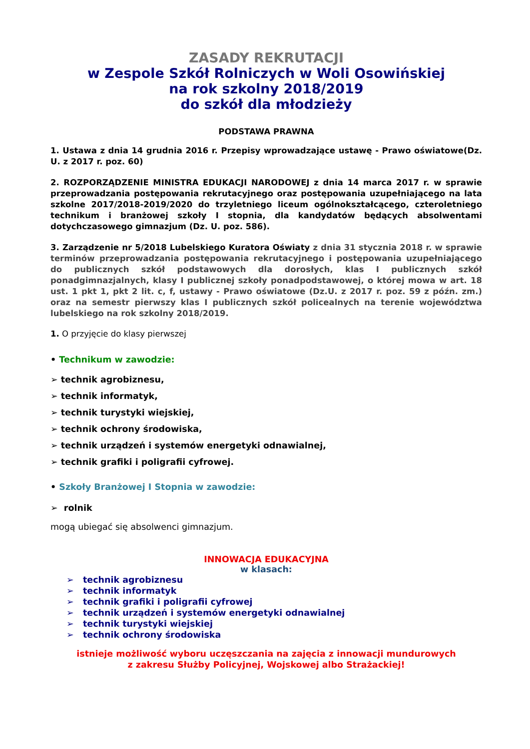ZASADY REKRUTACJI
w Zespole Szkół Rolniczych w Woli Osowińskiej
na rok szkolny 2018/2019
do szkół dla młodzieży
PODSTAWA PRAWNA
1. Ustawa z dnia 14 grudnia 2016 r. Przepisy wprowadzające ustawę - Prawo oświatowe(Dz. U. z 2017 r. poz. 60)
2. ROZPORZĄDZENIE MINISTRA EDUKACJI NARODOWEJ z dnia 14 marca 2017 r. w sprawie przeprowadzania postępowania rekrutacyjnego oraz postępowania uzupełniającego na lata szkolne 2017/2018-2019/2020 do trzyletniego liceum ogólnokształcącego, czteroletniego technikum i branżowej szkoły I stopnia, dla kandydatów będących absolwentami dotychczasowego gimnazjum (Dz. U. poz. 586).
3. Zarządzenie nr 5/2018 Lubelskiego Kuratora Oświaty z dnia 31 stycznia 2018 r. w sprawie terminów przeprowadzania postępowania rekrutacyjnego i postępowania uzupełniającego do publicznych szkół podstawowych dla dorosłych, klas I publicznych szkół ponadgimnazjalnych, klasy I publicznej szkoły ponadpodstawowej, o której mowa w art. 18 ust. 1 pkt 1, pkt 2 lit. c, f, ustawy - Prawo oświatowe (Dz.U. z 2017 r. poz. 59 z późn. zm.) oraz na semestr pierwszy klas I publicznych szkół policealnych na terenie województwa lubelskiego na rok szkolny 2018/2019.
1. O przyjęcie do klasy pierwszej
• Technikum w zawodzie:
➢ technik agrobiznesu,
➢ technik informatyk,
➢ technik turystyki wiejskiej,
➢ technik ochrony środowiska,
➢ technik urządzeń i systemów energetyki odnawialnej,
➢ technik grafiki i poligrafii cyfrowej.
• Szkoły Branżowej I Stopnia w zawodzie:
➢ rolnik
mogą ubiegać się absolwenci gimnazjum.
INNOWACJA EDUKACYJNA
w klasach:
➢ technik agrobiznesu
➢ technik informatyk
➢ technik grafiki i poligrafii cyfrowej
➢ technik urządzeń i systemów energetyki odnawialnej
➢ technik turystyki wiejskiej
➢ technik ochrony środowiska
istnieje możliwość wyboru uczęszczania na zajęcia z innowacji mundurowych
z zakresu Służby Policyjnej, Wojskowej albo Strażackiej!